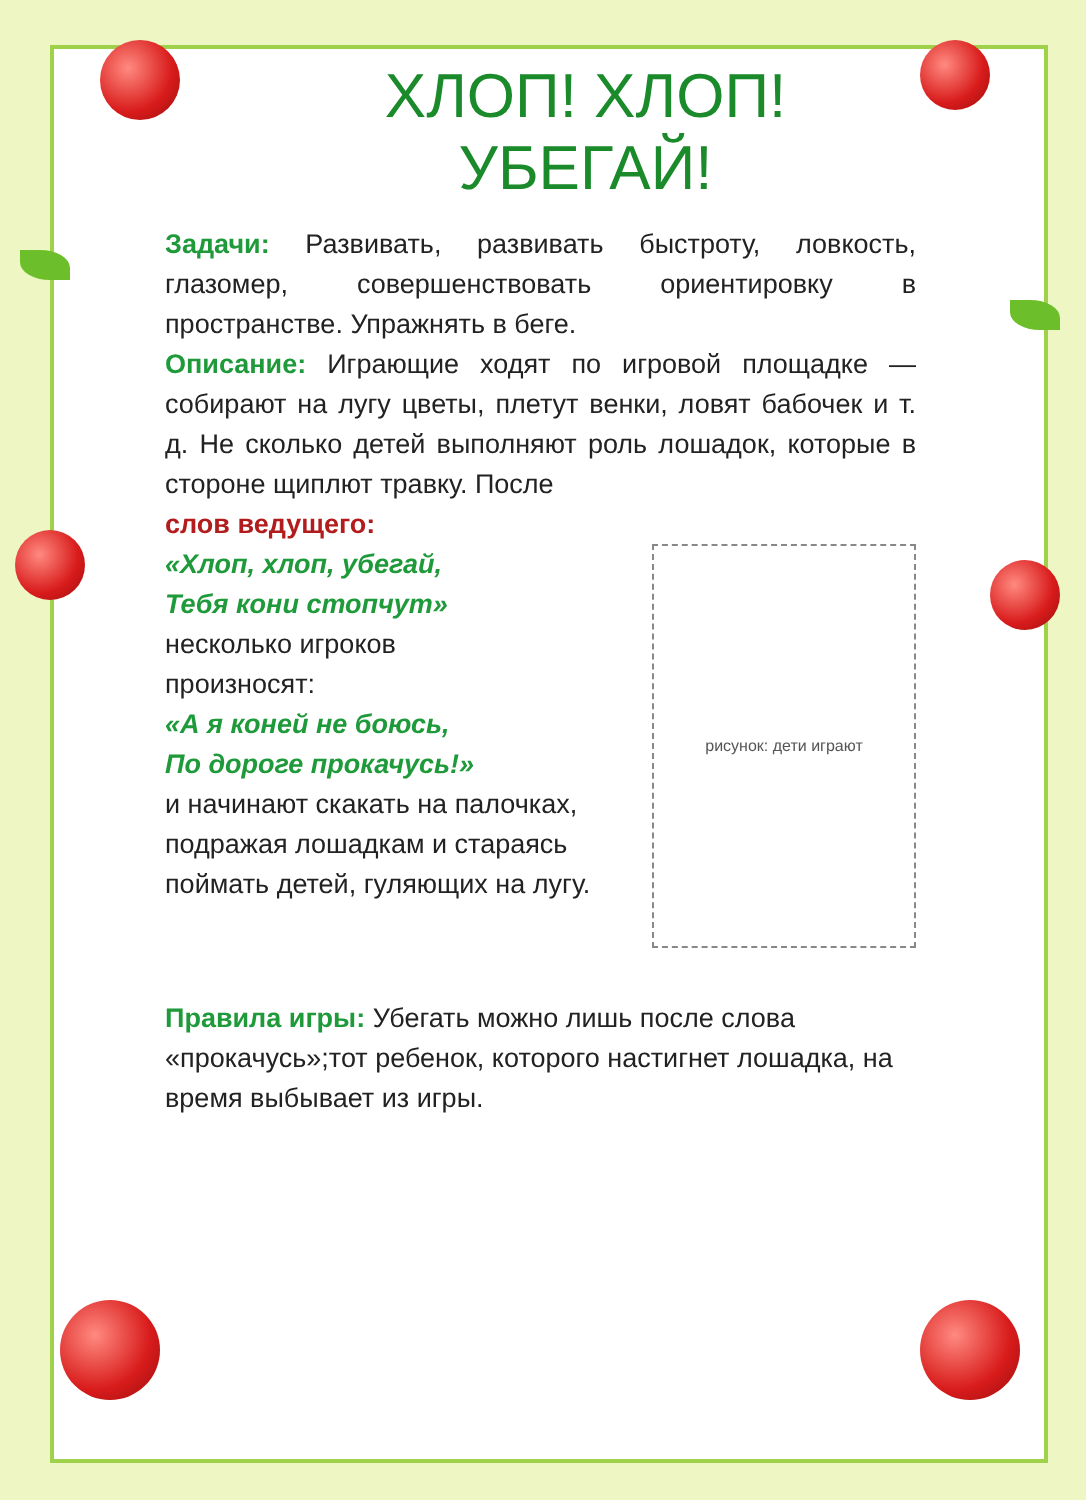ХЛОП! ХЛОП!
УБЕГАЙ!
Задачи: Развивать, развивать быстроту, ловкость, глазомер, совершенствовать ориентировку в пространстве. Упражнять в беге.
Описание: Играющие ходят по игровой площадке — собирают на лугу цветы, плетут венки, ловят бабочек и т. д. Не сколько детей выполняют роль лошадок, которые в стороне щиплют травку. После
слов ведущего:
«Хлоп, хлоп, убегай,
Тебя кони стопчут»
несколько игроков
произносят:
«А я коней не боюсь,
По дороге прокачусь!»
и начинают скакать на палочках, подражая лошадкам и стараясь поймать детей, гуляющих на лугу.
рисунок: дети играют
Правила игры: Убегать можно лишь после слова «прокачусь»;тот ребенок, которого настигнет лошадка, на время выбывает из игры.